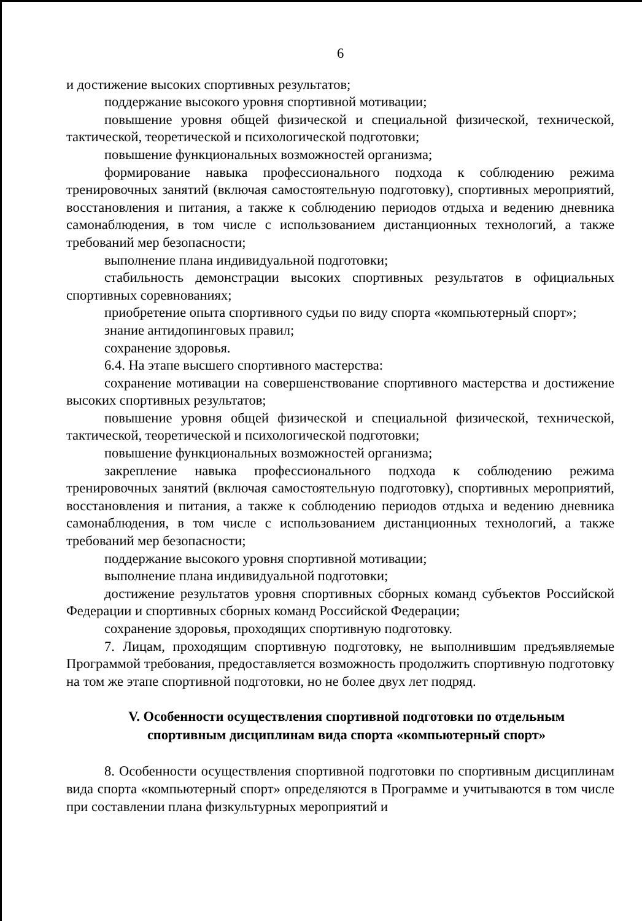6
и достижение высоких спортивных результатов;
поддержание высокого уровня спортивной мотивации;
повышение уровня общей физической и специальной физической, технической, тактической, теоретической и психологической подготовки;
повышение функциональных возможностей организма;
формирование навыка профессионального подхода к соблюдению режима тренировочных занятий (включая самостоятельную подготовку), спортивных мероприятий, восстановления и питания, а также к соблюдению периодов отдыха и ведению дневника самонаблюдения, в том числе с использованием дистанционных технологий, а также требований мер безопасности;
выполнение плана индивидуальной подготовки;
стабильность демонстрации высоких спортивных результатов в официальных спортивных соревнованиях;
приобретение опыта спортивного судьи по виду спорта «компьютерный спорт»;
знание антидопинговых правил;
сохранение здоровья.
6.4. На этапе высшего спортивного мастерства:
сохранение мотивации на совершенствование спортивного мастерства и достижение высоких спортивных результатов;
повышение уровня общей физической и специальной физической, технической, тактической, теоретической и психологической подготовки;
повышение функциональных возможностей организма;
закрепление навыка профессионального подхода к соблюдению режима тренировочных занятий (включая самостоятельную подготовку), спортивных мероприятий, восстановления и питания, а также к соблюдению периодов отдыха и ведению дневника самонаблюдения, в том числе с использованием дистанционных технологий, а также требований мер безопасности;
поддержание высокого уровня спортивной мотивации;
выполнение плана индивидуальной подготовки;
достижение результатов уровня спортивных сборных команд субъектов Российской Федерации и спортивных сборных команд Российской Федерации;
сохранение здоровья, проходящих спортивную подготовку.
7. Лицам, проходящим спортивную подготовку, не выполнившим предъявляемые Программой требования, предоставляется возможность продолжить спортивную подготовку на том же этапе спортивной подготовки, но не более двух лет подряд.
V. Особенности осуществления спортивной подготовки по отдельным спортивным дисциплинам вида спорта «компьютерный спорт»
8. Особенности осуществления спортивной подготовки по спортивным дисциплинам вида спорта «компьютерный спорт» определяются в Программе и учитываются в том числе при составлении плана физкультурных мероприятий и